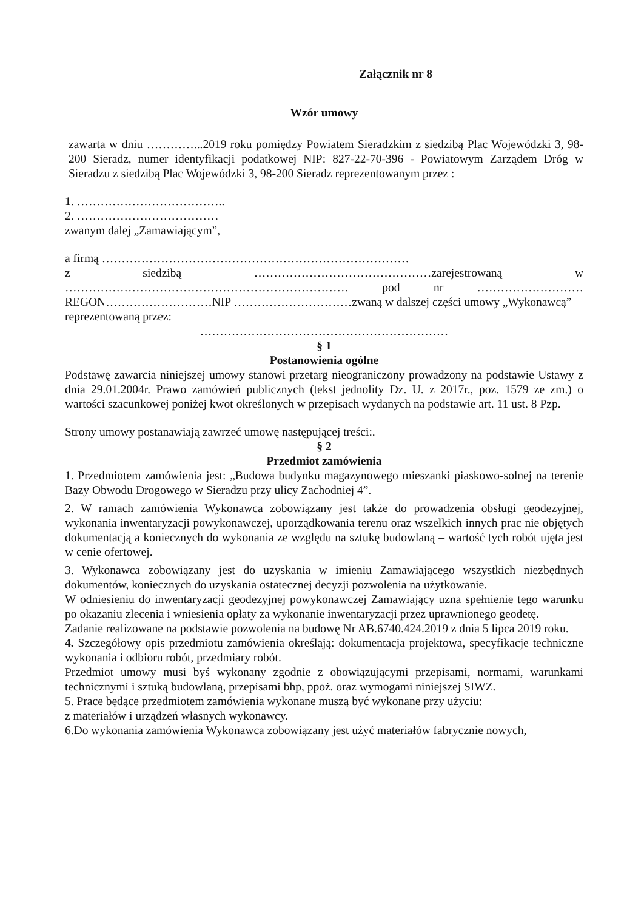Załącznik nr 8
Wzór umowy
zawarta w dniu …………...2019 roku pomiędzy Powiatem Sieradzkim z siedzibą Plac Wojewódzki 3, 98-200 Sieradz, numer identyfikacji podatkowej NIP: 827-22-70-396 - Powiatowym Zarządem Dróg w Sieradzu z siedzibą Plac Wojewódzki 3, 98-200 Sieradz reprezentowanym przez :
1. ………………………………..
2. ………………………………
zwanym dalej „Zamawiającym”,
a firmą ……………………………………………………………………
z siedzibą ………………………………………zarejestrowaną w ……………………………………………………………… pod nr ……………………… REGON………………………NIP …………………………zwaną w dalszej części umowy „Wykonawcą”
reprezentowaną przez:
………………………………………………………
§ 1
Postanowienia ogólne
Podstawę zawarcia niniejszej umowy stanowi przetarg nieograniczony prowadzony na podstawie Ustawy z dnia 29.01.2004r. Prawo zamówień publicznych (tekst jednolity Dz. U. z 2017r., poz. 1579 ze zm.) o wartości szacunkowej poniżej kwot określonych w przepisach wydanych na podstawie art. 11 ust. 8 Pzp.
Strony umowy postanawiają zawrzeć umowę następującej treści:.
§ 2
Przedmiot zamówienia
1. Przedmiotem zamówienia jest: „Budowa budynku magazynowego mieszanki piaskowo-solnej na terenie Bazy Obwodu Drogowego w Sieradzu przy ulicy Zachodniej 4”.
2. W ramach zamówienia Wykonawca zobowiązany jest także do prowadzenia obsługi geodezyjnej, wykonania inwentaryzacji powykonawczej, uporządkowania terenu oraz wszelkich innych prac nie objętych dokumentacją a koniecznych do wykonania ze względu na sztukę budowlaną – wartość tych robót ujęta jest w cenie ofertowej.
3. Wykonawca zobowiązany jest do uzyskania w imieniu Zamawiającego wszystkich niezbędnych dokumentów, koniecznych do uzyskania ostatecznej decyzji pozwolenia na użytkowanie.
W odniesieniu do inwentaryzacji geodezyjnej powykonawczej Zamawiający uzna spełnienie tego warunku po okazaniu zlecenia i wniesienia opłaty za wykonanie inwentaryzacji przez uprawnionego geodetę.
Zadanie realizowane na podstawie pozwolenia na budowę Nr AB.6740.424.2019 z dnia 5 lipca 2019 roku.
4. Szczegółowy opis przedmiotu zamówienia określają: dokumentacja projektowa, specyfikacje techniczne wykonania i odbioru robót, przedmiary robót.
Przedmiot umowy musi byś wykonany zgodnie z obowiązującymi przepisami, normami, warunkami technicznymi i sztuką budowlaną, przepisami bhp, ppoż. oraz wymogami niniejszej SIWZ.
5. Prace będące przedmiotem zamówienia wykonane muszą być wykonane przy użyciu:
z materiałów i urządzeń własnych wykonawcy.
6.Do wykonania zamówienia Wykonawca zobowiązany jest użyć materiałów fabrycznie nowych,